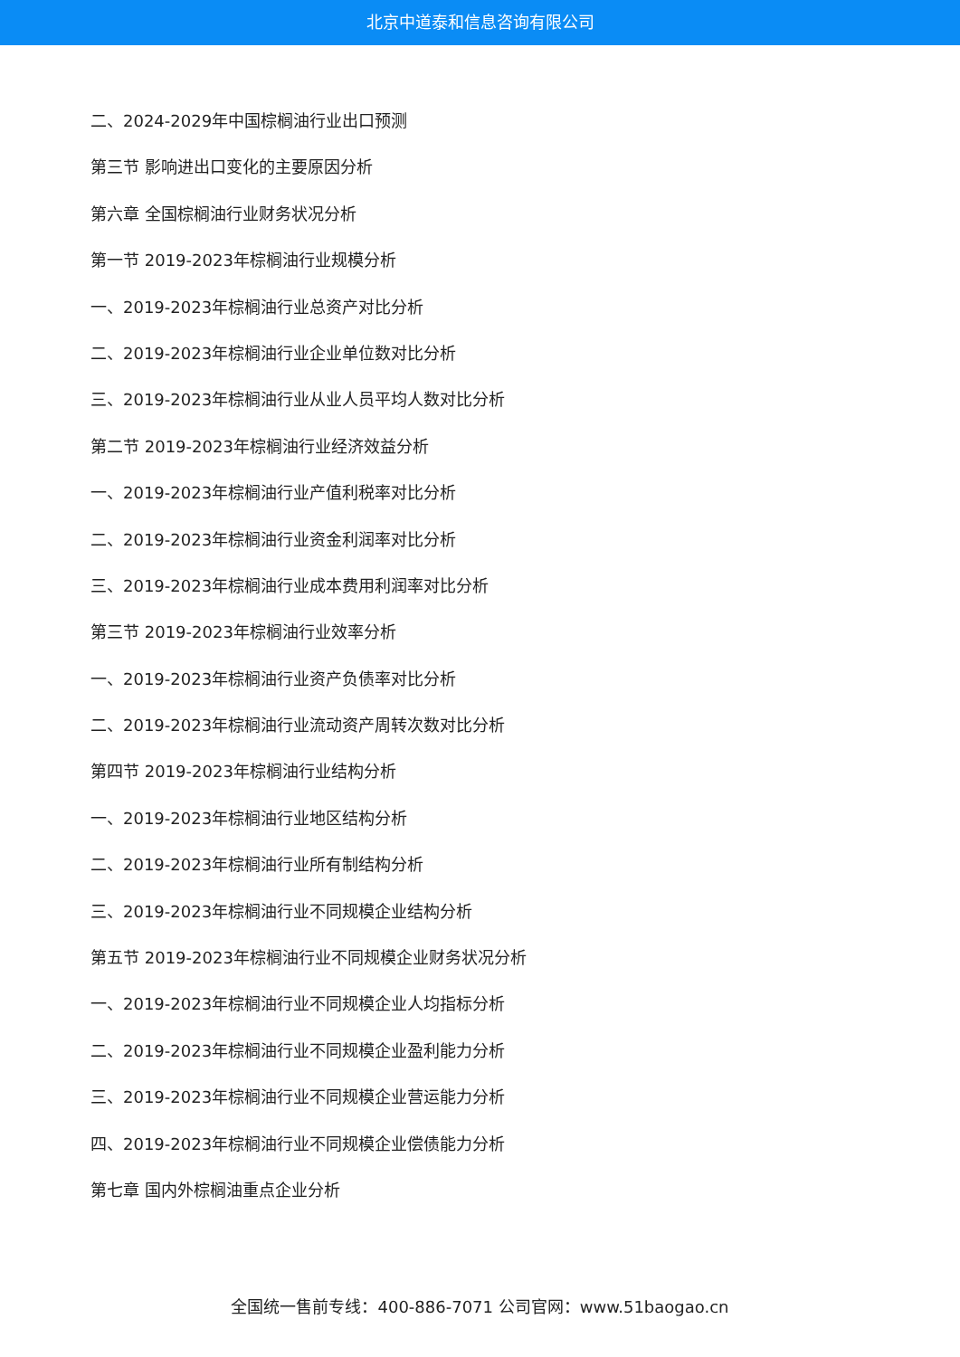北京中道泰和信息咨询有限公司
二、2024-2029年中国棕榈油行业出口预测
第三节 影响进出口变化的主要原因分析
第六章 全国棕榈油行业财务状况分析
第一节 2019-2023年棕榈油行业规模分析
一、2019-2023年棕榈油行业总资产对比分析
二、2019-2023年棕榈油行业企业单位数对比分析
三、2019-2023年棕榈油行业从业人员平均人数对比分析
第二节 2019-2023年棕榈油行业经济效益分析
一、2019-2023年棕榈油行业产值利税率对比分析
二、2019-2023年棕榈油行业资金利润率对比分析
三、2019-2023年棕榈油行业成本费用利润率对比分析
第三节 2019-2023年棕榈油行业效率分析
一、2019-2023年棕榈油行业资产负债率对比分析
二、2019-2023年棕榈油行业流动资产周转次数对比分析
第四节 2019-2023年棕榈油行业结构分析
一、2019-2023年棕榈油行业地区结构分析
二、2019-2023年棕榈油行业所有制结构分析
三、2019-2023年棕榈油行业不同规模企业结构分析
第五节 2019-2023年棕榈油行业不同规模企业财务状况分析
一、2019-2023年棕榈油行业不同规模企业人均指标分析
二、2019-2023年棕榈油行业不同规模企业盈利能力分析
三、2019-2023年棕榈油行业不同规模企业营运能力分析
四、2019-2023年棕榈油行业不同规模企业偿债能力分析
第七章 国内外棕榈油重点企业分析
全国统一售前专线：400-886-7071 公司官网：www.51baogao.cn